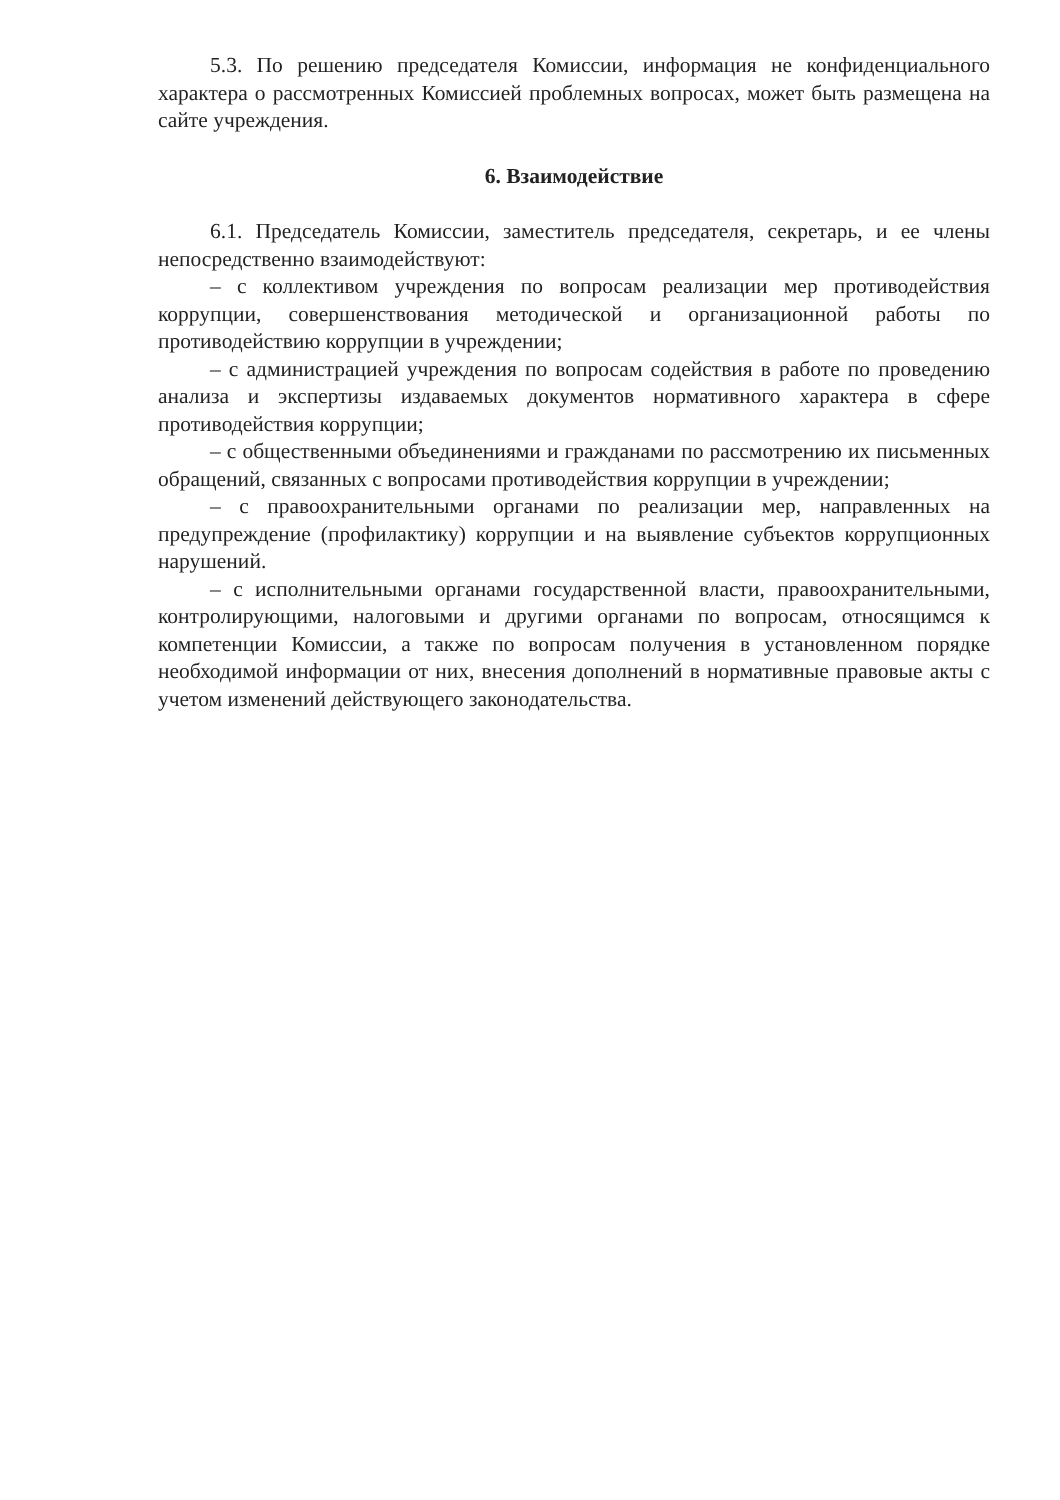5.3. По решению председателя Комиссии, информация не конфиденциального характера о рассмотренных Комиссией проблемных вопросах, может быть размещена на сайте учреждения.
6. Взаимодействие
6.1. Председатель Комиссии, заместитель председателя, секретарь, и ее члены непосредственно взаимодействуют:
– с коллективом учреждения по вопросам реализации мер противодействия коррупции, совершенствования методической и организационной работы по противодействию коррупции в учреждении;
– с администрацией учреждения по вопросам содействия в работе по проведению анализа и экспертизы издаваемых документов нормативного характера в сфере противодействия коррупции;
– с общественными объединениями и гражданами по рассмотрению их письменных обращений, связанных с вопросами противодействия коррупции в учреждении;
– с правоохранительными органами по реализации мер, направленных на предупреждение (профилактику) коррупции и на выявление субъектов коррупционных нарушений.
– с исполнительными органами государственной власти, правоохранительными, контролирующими, налоговыми и другими органами по вопросам, относящимся к компетенции Комиссии, а также по вопросам получения в установленном порядке необходимой информации от них, внесения дополнений в нормативные правовые акты с учетом изменений действующего законодательства.